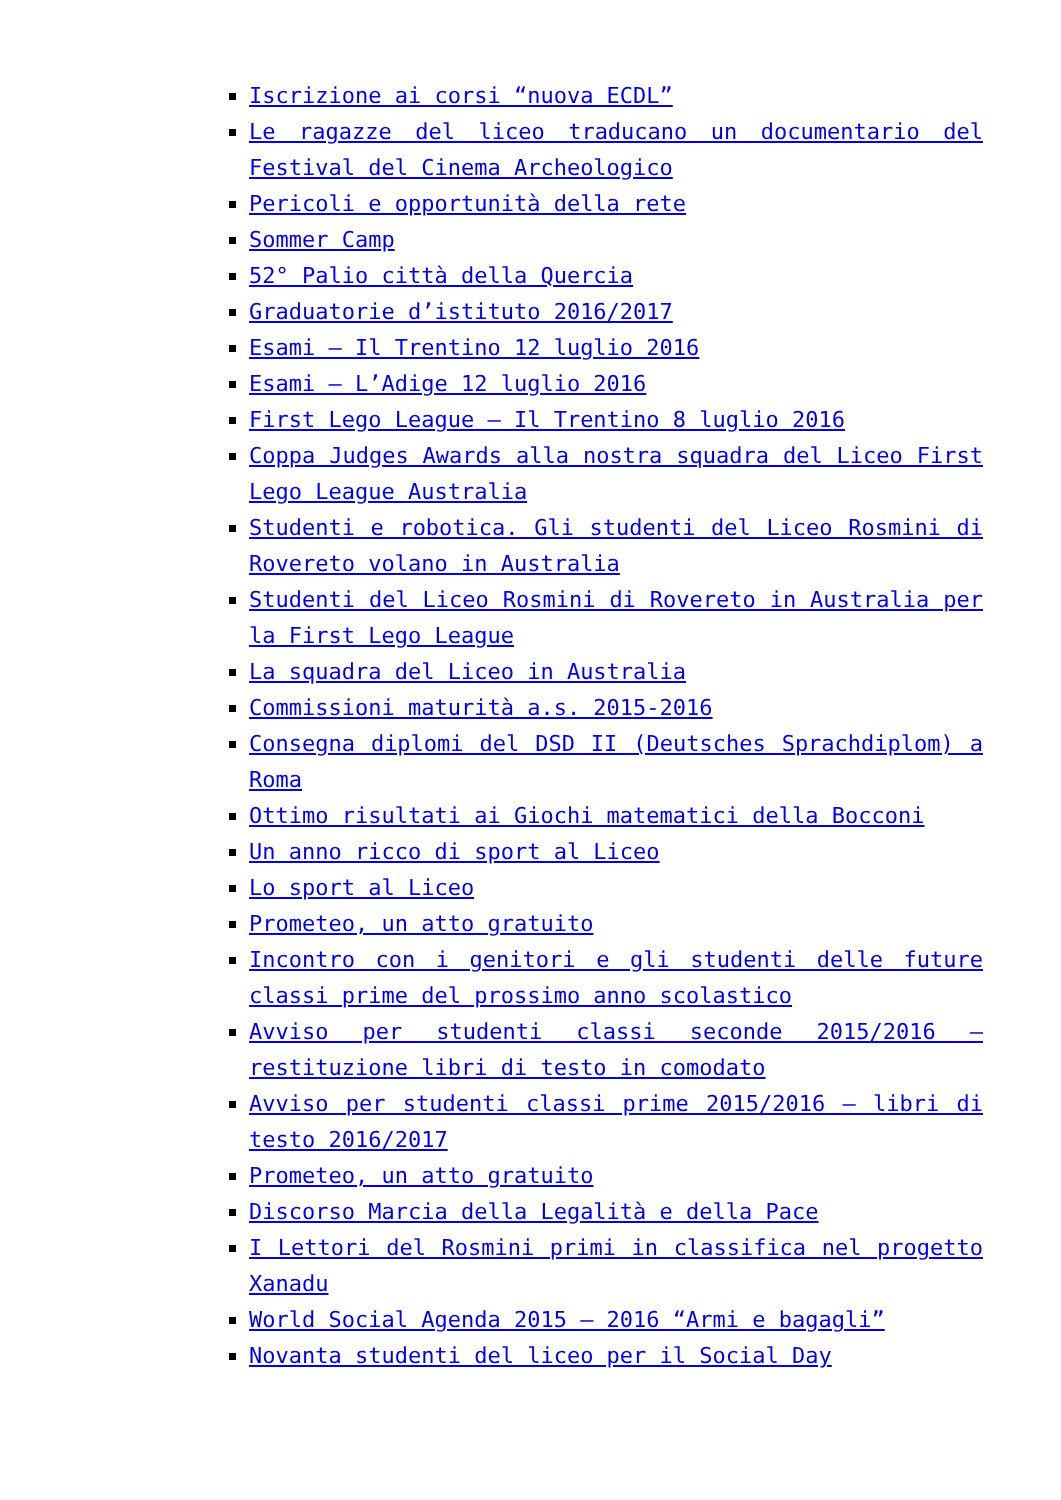Iscrizione ai corsi “nuova ECDL”
Le ragazze del liceo traducano un documentario del Festival del Cinema Archeologico
Pericoli e opportunità della rete
Sommer Camp
52° Palio città della Quercia
Graduatorie d’istituto 2016/2017
Esami – Il Trentino 12 luglio 2016
Esami – L’Adige 12 luglio 2016
First Lego League – Il Trentino 8 luglio 2016
Coppa Judges Awards alla nostra squadra del Liceo First Lego League Australia
Studenti e robotica. Gli studenti del Liceo Rosmini di Rovereto volano in Australia
Studenti del Liceo Rosmini di Rovereto in Australia per la First Lego League
La squadra del Liceo in Australia
Commissioni maturità a.s. 2015-2016
Consegna diplomi del DSD II (Deutsches Sprachdiplom) a Roma
Ottimo risultati ai Giochi matematici della Bocconi
Un anno ricco di sport al Liceo
Lo sport al Liceo
Prometeo, un atto gratuito
Incontro con i genitori e gli studenti delle future classi prime del prossimo anno scolastico
Avviso per studenti classi seconde 2015/2016 – restituzione libri di testo in comodato
Avviso per studenti classi prime 2015/2016 – libri di testo 2016/2017
Prometeo, un atto gratuito
Discorso Marcia della Legalità e della Pace
I Lettori del Rosmini primi in classifica nel progetto Xanadu
World Social Agenda 2015 – 2016 “Armi e bagagli”
Novanta studenti del liceo per il Social Day